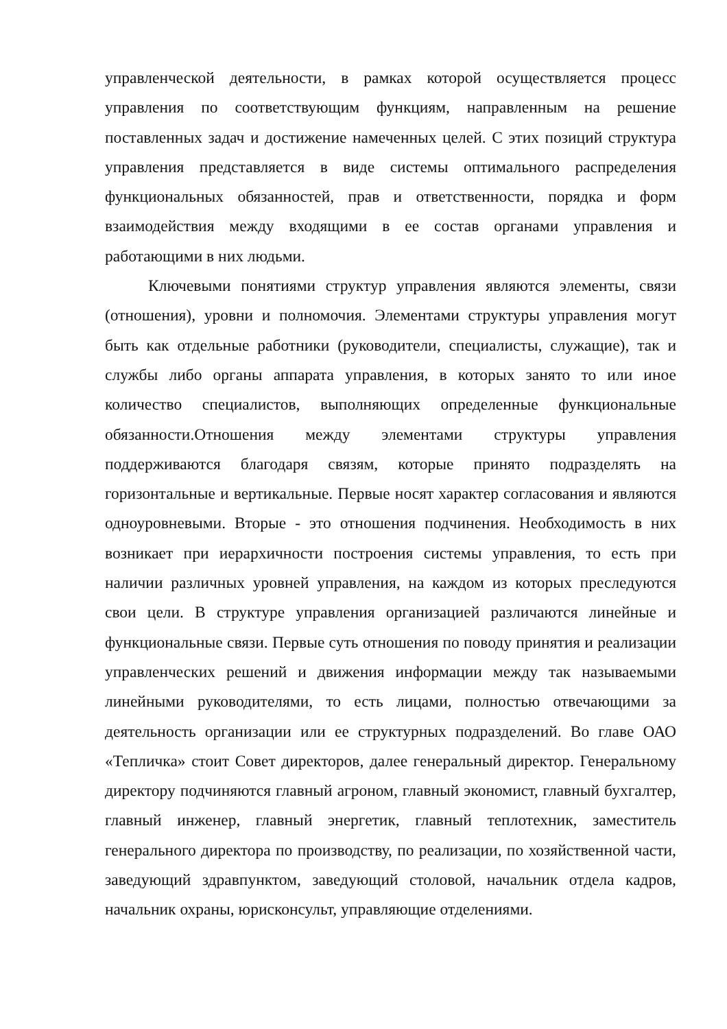управленческой деятельности, в рамках которой осуществляется процесс управления по соответствующим функциям, направленным на решение поставленных задач и достижение намеченных целей. С этих позиций структура управления представляется в виде системы оптимального распределения функциональных обязанностей, прав и ответственности, порядка и форм взаимодействия между входящими в ее состав органами управления и работающими в них людьми.
Ключевыми понятиями структур управления являются элементы, связи (отношения), уровни и полномочия. Элементами структуры управления могут быть как отдельные работники (руководители, специалисты, служащие), так и службы либо органы аппарата управления, в которых занято то или иное количество специалистов, выполняющих определенные функциональные обязанности.Отношения между элементами структуры управления поддерживаются благодаря связям, которые принято подразделять на горизонтальные и вертикальные. Первые носят характер согласования и являются одноуровневыми. Вторые - это отношения подчинения. Необходимость в них возникает при иерархичности построения системы управления, то есть при наличии различных уровней управления, на каждом из которых преследуются свои цели. В структуре управления организацией различаются линейные и функциональные связи. Первые суть отношения по поводу принятия и реализации управленческих решений и движения информации между так называемыми линейными руководителями, то есть лицами, полностью отвечающими за деятельность организации или ее структурных подразделений. Во главе ОАО «Тепличка» стоит Совет директоров, далее генеральный директор. Генеральному директору подчиняются главный агроном, главный экономист, главный бухгалтер, главный инженер, главный энергетик, главный теплотехник, заместитель генерального директора по производству, по реализации, по хозяйственной части, заведующий здравпунктом, заведующий столовой, начальник отдела кадров, начальник охраны, юрисконсульт, управляющие отделениями.